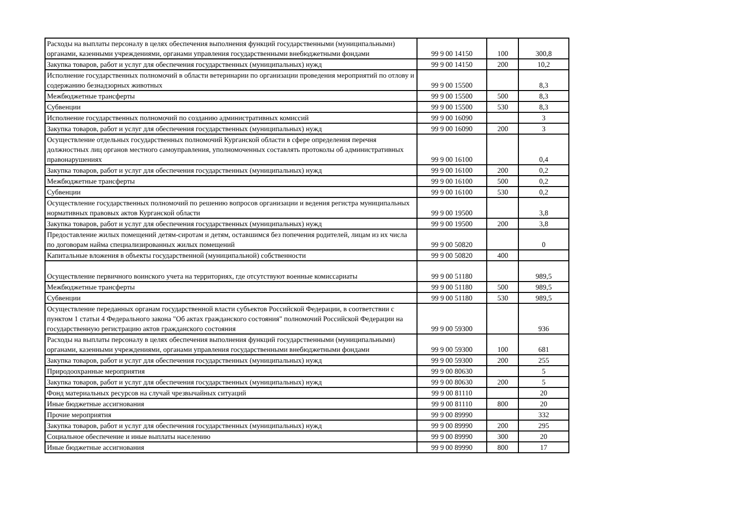| Расходы на выплаты персоналу в целях обеспечения выполнения функций государственными (муниципальными) органами, казенными учреждениями, органами управления государственными внебюджетными фондами | 99 9 00 14150 | 100 | 300,8 |
| Закупка товаров, работ и услуг для обеспечения государственных (муниципальных) нужд | 99 9 00 14150 | 200 | 10,2 |
| Исполнение государственных полномочий в области ветеринарии по организации проведения мероприятий по отлову и содержанию безнадзорных животных | 99 9 00 15500 | | 8,3 |
| Межбюджетные трансферты | 99 9 00 15500 | 500 | 8,3 |
| Субвенции | 99 9 00 15500 | 530 | 8,3 |
| Исполнение государственных полномочий по созданию административных комиссий | 99 9 00 16090 | | 3 |
| Закупка товаров, работ и услуг для обеспечения государственных (муниципальных) нужд | 99 9 00 16090 | 200 | 3 |
| Осуществление отдельных государственных полномочий Курганской области в сфере определения перечня должностных лиц органов местного самоуправления, уполномоченных составлять протоколы об административных правонарушениях | 99 9 00 16100 | | 0,4 |
| Закупка товаров, работ и услуг для обеспечения государственных (муниципальных) нужд | 99 9 00 16100 | 200 | 0,2 |
| Межбюджетные трансферты | 99 9 00 16100 | 500 | 0,2 |
| Субвенции | 99 9 00 16100 | 530 | 0,2 |
| Осуществление государственных полномочий по решению вопросов организации и ведения регистра муниципальных нормативных правовых актов Курганской области | 99 9 00 19500 | | 3,8 |
| Закупка товаров, работ и услуг для обеспечения государственных (муниципальных) нужд | 99 9 00 19500 | 200 | 3,8 |
| Предоставление жилых помещений детям-сиротам и детям, оставшимся без попечения родителей, лицам из их числа по договорам найма специализированных жилых помещений | 99 9 00 50820 | | 0 |
| Капитальные вложения в объекты государственной (муниципальной) собственности | 99 9 00 50820 | 400 | |
| Осуществление первичного воинского учета на территориях, где отсутствуют военные комиссариаты | 99 9 00 51180 | | 989,5 |
| Межбюджетные трансферты | 99 9 00 51180 | 500 | 989,5 |
| Субвенции | 99 9 00 51180 | 530 | 989,5 |
| Осуществление переданных органам государственной власти субъектов Российской Федерации, в соответствии с пунктом 1 статьи 4 Федерального закона "Об актах гражданского состояния" полномочий Российской Федерации на государственную регистрацию актов гражданского состояния | 99 9 00 59300 | | 936 |
| Расходы на выплаты персоналу в целях обеспечения выполнения функций государственными (муниципальными) органами, казенными учреждениями, органами управления государственными внебюджетными фондами | 99 9 00 59300 | 100 | 681 |
| Закупка товаров, работ и услуг для обеспечения государственных (муниципальных) нужд | 99 9 00 59300 | 200 | 255 |
| Природоохранные мероприятия | 99 9 00 80630 | | 5 |
| Закупка товаров, работ и услуг для обеспечения государственных (муниципальных) нужд | 99 9 00 80630 | 200 | 5 |
| Фонд материальных ресурсов на случай чрезвычайных ситуаций | 99 9 00 81110 | | 20 |
| Иные бюджетные ассигнования | 99 9 00 81110 | 800 | 20 |
| Прочие мероприятия | 99 9 00 89990 | | 332 |
| Закупка товаров, работ и услуг для обеспечения государственных (муниципальных) нужд | 99 9 00 89990 | 200 | 295 |
| Социальное обеспечение и иные выплаты населению | 99 9 00 89990 | 300 | 20 |
| Иные бюджетные ассигнования | 99 9 00 89990 | 800 | 17 |